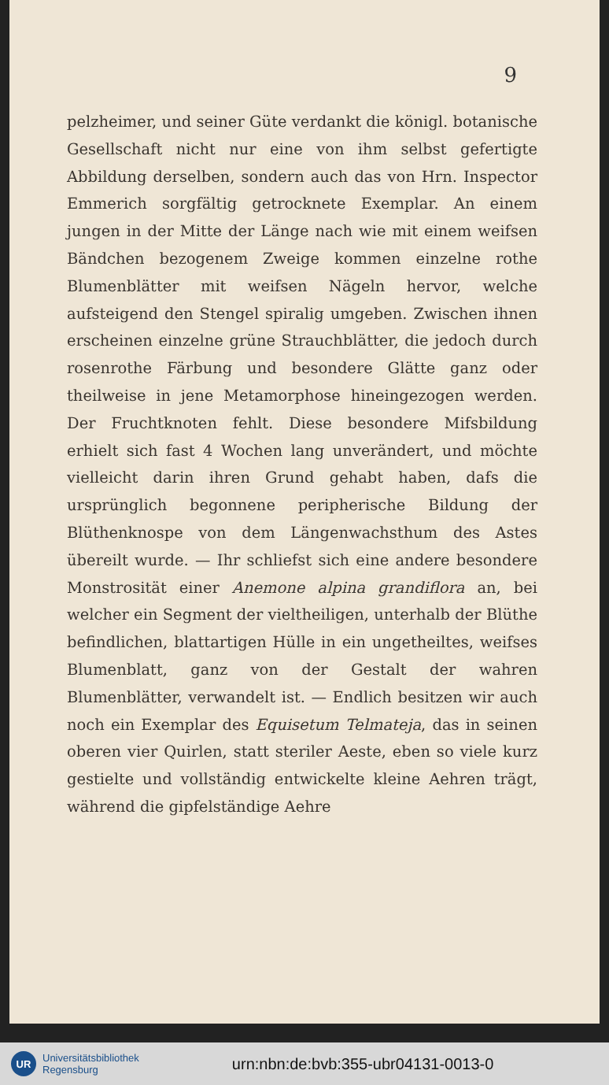9
pelzheimer, und seiner Güte verdankt die königl. botanische Gesellschaft nicht nur eine von ihm selbst gefertigte Abbildung derselben, sondern auch das von Hrn. Inspector Emmerich sorgfältig getrocknete Exemplar. An einem jungen in der Mitte der Länge nach wie mit einem weifsen Bändchen bezogenem Zweige kommen einzelne rothe Blumenblätter mit weifsen Nägeln hervor, welche aufsteigend den Stengel spiralig umgeben. Zwischen ihnen erscheinen einzelne grüne Strauchblätter, die jedoch durch rosenrothe Färbung und besondere Glätte ganz oder theilweise in jene Metamorphose hineingezogen werden. Der Fruchtknoten fehlt. Diese besondere Mifsbildung erhielt sich fast 4 Wochen lang unverändert, und möchte vielleicht darin ihren Grund gehabt haben, dafs die ursprünglich begonnene peripherische Bildung der Blüthenknospe von dem Längenwachsthum des Astes übereilt wurde. — Ihr schliefst sich eine andere besondere Monstrosität einer Anemone alpina grandiflora an, bei welcher ein Segment der vieltheiligen, unterhalb der Blüthe befindlichen, blattartigen Hülle in ein ungetheiltes, weifses Blumenblatt, ganz von der Gestalt der wahren Blumenblätter, verwandelt ist. — Endlich besitzen wir auch noch ein Exemplar des Equisetum Telmateja, das in seinen oberen vier Quirlen, statt steriler Aeste, eben so viele kurz gestielte und vollständig entwickelte kleine Aehren trägt, während die gipfelständige Aehre
UR
Universitätsbibliothek
Regensburg
urn:nbn:de:bvb:355-ubr04131-0013-0